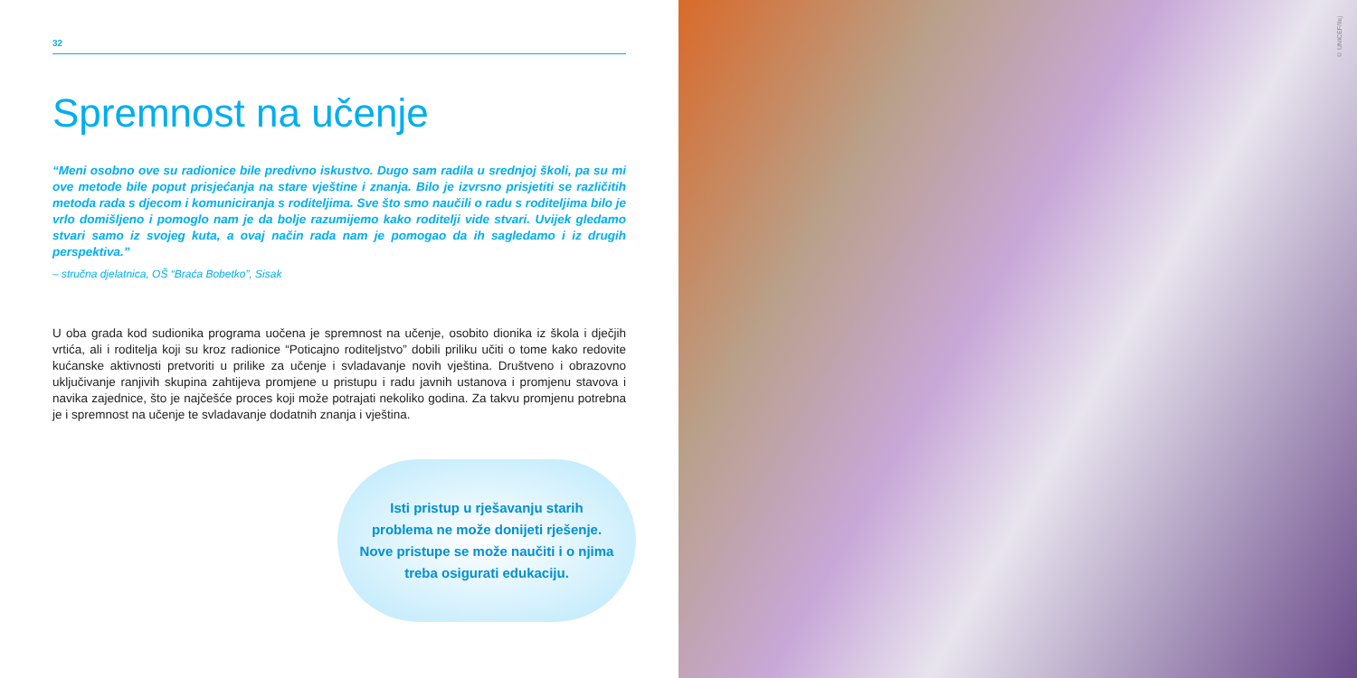32
Spremnost na učenje
“Meni osobno ove su radionice bile predivno iskustvo. Dugo sam radila u srednjoj školi, pa su mi ove metode bile poput prisjećanja na stare vještine i znanja. Bilo je izvrsno prisjetiti se različitih metoda rada s djecom i komuniciranja s roditeljima. Sve što smo naučili o radu s roditeljima bilo je vrlo domišljeno i pomoglo nam je da bolje razumijemo kako roditelji vide stvari. Uvijek gledamo stvari samo iz svojeg kuta, a ovaj način rada nam je pomogao da ih sagledamo i iz drugih perspektiva.”
– stručna djelatnica, OŠ “Braća Bobetko”, Sisak
U oba grada kod sudionika programa uočena je spremnost na učenje, osobito dionika iz škola i dječjih vrtića, ali i roditelja koji su kroz radionice “Poticajno roditeljstvo” dobili priliku učiti o tome kako redovite kućanske aktivnosti pretvoriti u prilike za učenje i svladavanje novih vještina. Društveno i obrazovno uključivanje ranjivih skupina zahtijeva promjene u pristupu i radu javnih ustanova i promjenu stavova i navika zajednice, što je najčešće proces koji može potrajati nekoliko godina. Za takvu promjenu potrebna je i spremnost na učenje te svladavanje dodatnih znanja i vještina.
Isti pristup u rješavanju starih
problema ne može donijeti rješenje.
Nove pristupe se može naučiti i o njima
treba osigurati edukaciju.
© UNICEF/Ilej